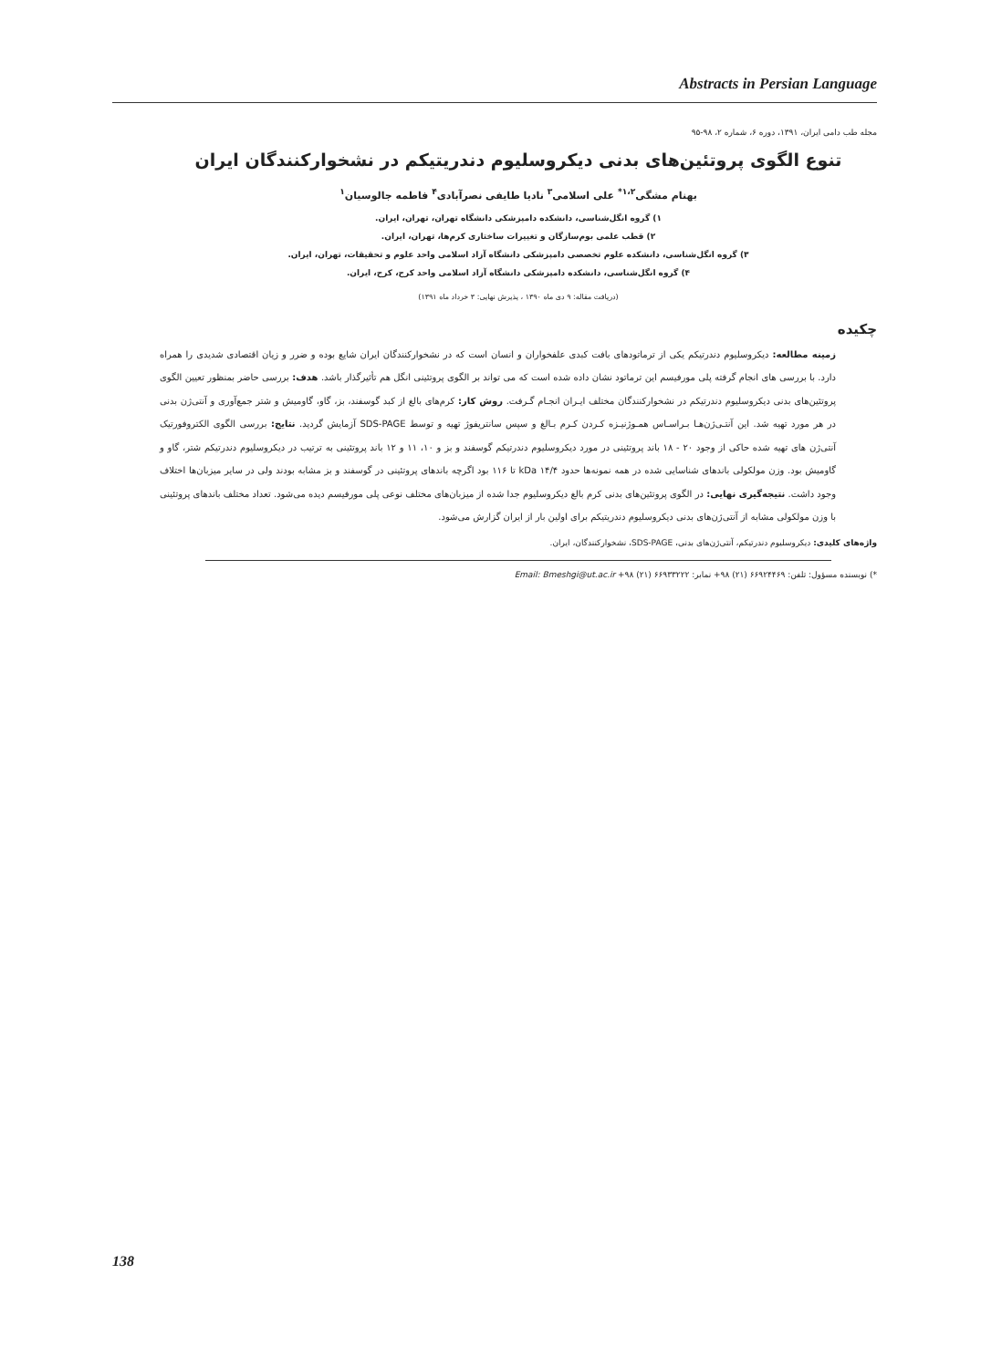Abstracts in Persian Language
مجله طب دامی ایران، ۱۳۹۱، دوره ۶، شماره ۲، ۹۸-۹۵
تنوع الگوی پروتئین‌های بدنی دیکروسلیوم دندریتیکم در نشخوارکنندگان ایران
بهنام مشگی<sup>۱،۲*</sup> علی اسلامی<sup>۳</sup> نادیا طایفی نصرآبادی<sup>۴</sup> فاطمه جالوسیان<sup>۱</sup>
۱) گروه انگل‌شناسی، دانشکده دامپزشکی دانشگاه تهران، تهران، ایران.
۲) قطب علمی بوم‌سازگان و تغییرات ساختاری کرم‌ها، تهران، ایران.
۳) گروه انگل‌شناسی، دانشکده علوم تخصصی دامپزشکی دانشگاه آزاد اسلامی واحد علوم و تحقیقات، تهران، ایران.
۴) گروه انگل‌شناسی، دانشکده دامپزشکی دانشگاه آزاد اسلامی واحد کرج، کرج، ایران.
(دریافت مقاله: ۹ دی ماه ۱۳۹۰ ، پذیرش نهایی: ۳ خرداد ماه ۱۳۹۱)
چکیده
زمینه مطالعه: دیکروسلیوم دندرتیکم یکی از ترماتودهای بافت کبدی علفخواران و انسان است که در نشخوارکنندگان ایران شایع بوده و ضرر و زیان اقتصادی شدیدی را همراه دارد. با بررسی های انجام گرفته پلی مورفیسم این ترماتود نشان داده شده است که می تواند بر الگوی پروتئینی انگل هم تأثیرگذار باشد. هدف: بررسی حاضر بمنظور تعیین الگوی پروتئین‌های بدنی دیکروسلیوم دندرتیکم در نشخوارکنندگان مختلف ایـران انجـام گـرفت. روش کار: کرم‌های بالغ از کبد گوسفند، بز، گاو، گاومیش و شتر جمع‌آوری و آنتی‌ژن بدنی در هر مورد تهیه شد. این آنتـی‌ژن‌هـا بـراسـاس همـوژنیـزه کـردن کـرم بـالغ و سپس سانتریفوژ تهیه و توسط SDS-PAGE آزمایش گردید. نتایج: بررسی الگوی الکتروفورتیک آنتی‌ژن های تهیه شده حاکی از وجود ۲۰ - ۱۸ باند پروتئینی در مورد دیکروسلیوم دندرتیکم گوسفند و بز و ۱۰، ۱۱ و ۱۲ باند پروتئینی به ترتیب در دیکروسلیوم دندرتیکم شتر، گاو و گاومیش بود. وزن مولکولی باندهای شناسایی شده در همه نمونه‌ها حدود kDa ۱۴/۴ تا ۱۱۶ بود اگرچه باندهای پروتئینی در گوسفند و بز مشابه بودند ولی در سایر میزبان‌ها اختلاف وجود داشت. نتیجه‌گیری نهایی: در الگوی پروتئین‌های بدنی کرم بالغ دیکروسلیوم جدا شده از میزبان‌های مختلف نوعی پلی مورفیسم دیده می‌شود. تعداد مختلف باندهای پروتئینی با وزن مولکولی مشابه از آنتی‌ژن‌های بدنی دیکروسلیوم دندریتیکم برای اولین بار از ایران گزارش می‌شود.
واژه‌های کلیدی: دیکروسلیوم دندرتیکم، آنتی‌ژن‌های بدنی، SDS-PAGE، نشخوارکنندگان، ایران.
*) نویسنده مسؤول: تلفن: ۶۶۹۲۴۴۶۹ (۲۱) ۹۸+ نمابر: ۶۶۹۳۳۲۲۲ (۲۱) ۹۸+ Email: Bmeshgi@ut.ac.ir
138